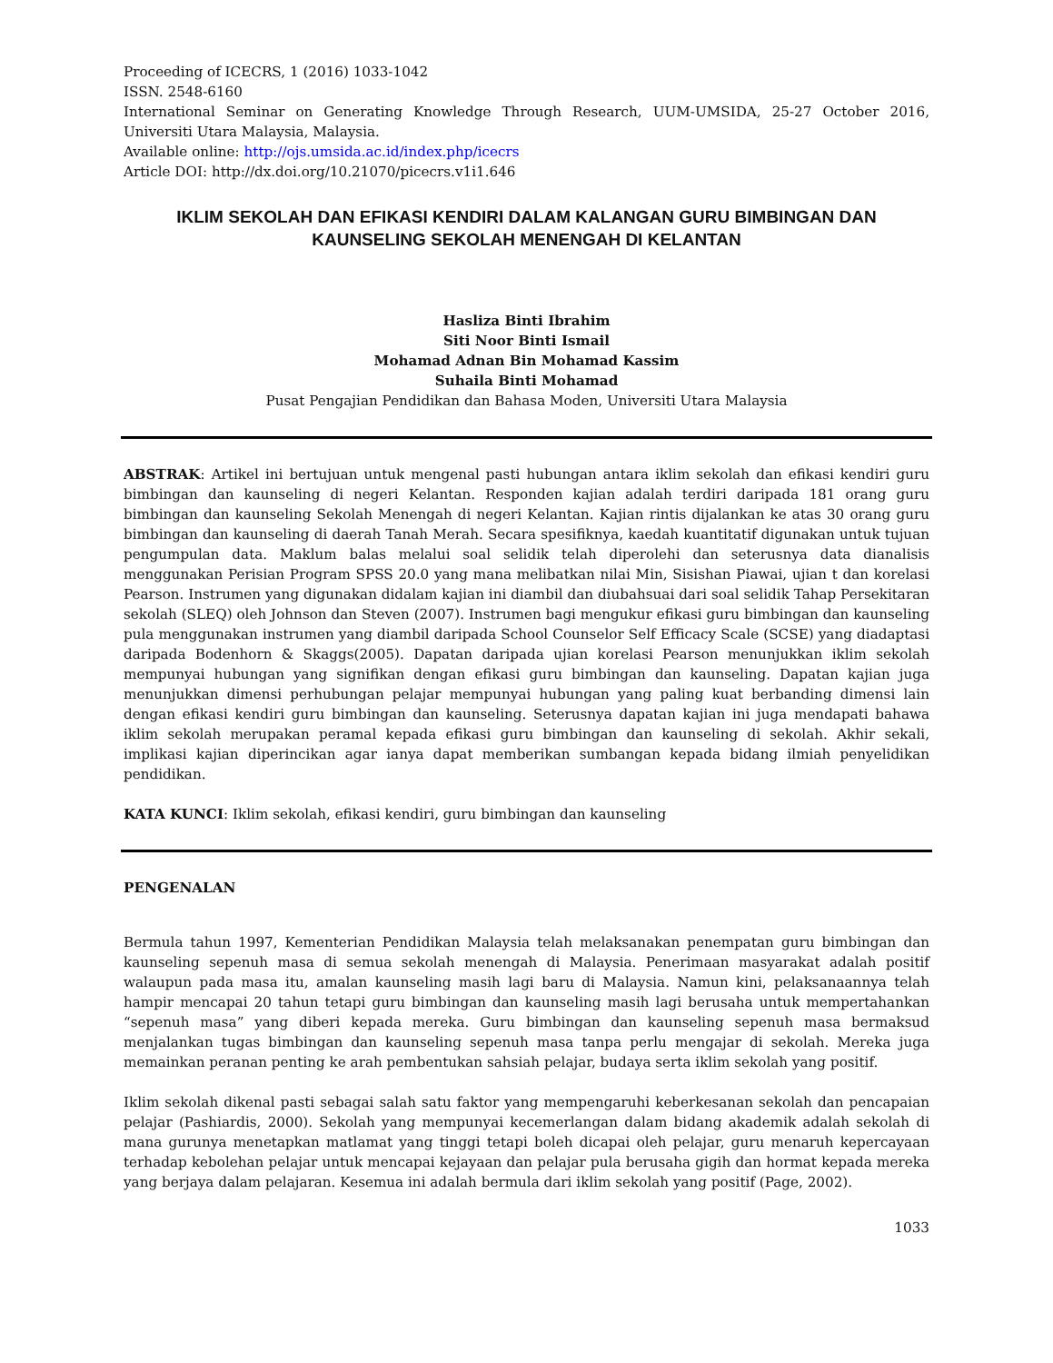Proceeding of ICECRS, 1 (2016) 1033-1042
ISSN. 2548-6160
International Seminar on Generating Knowledge Through Research, UUM-UMSIDA, 25-27 October 2016, Universiti Utara Malaysia, Malaysia.
Available online: http://ojs.umsida.ac.id/index.php/icecrs
Article DOI: http://dx.doi.org/10.21070/picecrs.v1i1.646
IKLIM SEKOLAH DAN EFIKASI KENDIRI DALAM KALANGAN GURU BIMBINGAN DAN KAUNSELING SEKOLAH MENENGAH DI KELANTAN
Hasliza Binti Ibrahim
Siti Noor Binti Ismail
Mohamad Adnan Bin Mohamad Kassim
Suhaila Binti Mohamad
Pusat Pengajian Pendidikan dan Bahasa Moden, Universiti Utara Malaysia
ABSTRAK: Artikel ini bertujuan untuk mengenal pasti hubungan antara iklim sekolah dan efikasi kendiri guru bimbingan dan kaunseling di negeri Kelantan. Responden kajian adalah terdiri daripada 181 orang guru bimbingan dan kaunseling Sekolah Menengah di negeri Kelantan. Kajian rintis dijalankan ke atas 30 orang guru bimbingan dan kaunseling di daerah Tanah Merah. Secara spesifiknya, kaedah kuantitatif digunakan untuk tujuan pengumpulan data. Maklum balas melalui soal selidik telah diperolehi dan seterusnya data dianalisis menggunakan Perisian Program SPSS 20.0 yang mana melibatkan nilai Min, Sisishan Piawai, ujian t dan korelasi Pearson. Instrumen yang digunakan didalam kajian ini diambil dan diubahsuai dari soal selidik Tahap Persekitaran sekolah (SLEQ) oleh Johnson dan Steven (2007). Instrumen bagi mengukur efikasi guru bimbingan dan kaunseling pula menggunakan instrumen yang diambil daripada School Counselor Self Efficacy Scale (SCSE) yang diadaptasi daripada Bodenhorn & Skaggs(2005). Dapatan daripada ujian korelasi Pearson menunjukkan iklim sekolah mempunyai hubungan yang signifikan dengan efikasi guru bimbingan dan kaunseling. Dapatan kajian juga menunjukkan dimensi perhubungan pelajar mempunyai hubungan yang paling kuat berbanding dimensi lain dengan efikasi kendiri guru bimbingan dan kaunseling. Seterusnya dapatan kajian ini juga mendapati bahawa iklim sekolah merupakan peramal kepada efikasi guru bimbingan dan kaunseling di sekolah. Akhir sekali, implikasi kajian diperincikan agar ianya dapat memberikan sumbangan kepada bidang ilmiah penyelidikan pendidikan.
KATA KUNCI: Iklim sekolah, efikasi kendiri, guru bimbingan dan kaunseling
PENGENALAN
Bermula tahun 1997, Kementerian Pendidikan Malaysia telah melaksanakan penempatan guru bimbingan dan kaunseling sepenuh masa di semua sekolah menengah di Malaysia. Penerimaan masyarakat adalah positif walaupun pada masa itu, amalan kaunseling masih lagi baru di Malaysia. Namun kini, pelaksanaannya telah hampir mencapai 20 tahun tetapi guru bimbingan dan kaunseling masih lagi berusaha untuk mempertahankan “sepenuh masa” yang diberi kepada mereka. Guru bimbingan dan kaunseling sepenuh masa bermaksud menjalankan tugas bimbingan dan kaunseling sepenuh masa tanpa perlu mengajar di sekolah. Mereka juga memainkan peranan penting ke arah pembentukan sahsiah pelajar, budaya serta iklim sekolah yang positif.
Iklim sekolah dikenal pasti sebagai salah satu faktor yang mempengaruhi keberkesanan sekolah dan pencapaian pelajar (Pashiardis, 2000). Sekolah yang mempunyai kecemerlangan dalam bidang akademik adalah sekolah di mana gurunya menetapkan matlamat yang tinggi tetapi boleh dicapai oleh pelajar, guru menaruh kepercayaan terhadap kebolehan pelajar untuk mencapai kejayaan dan pelajar pula berusaha gigih dan hormat kepada mereka yang berjaya dalam pelajaran. Kesemua ini adalah bermula dari iklim sekolah yang positif (Page, 2002).
1033